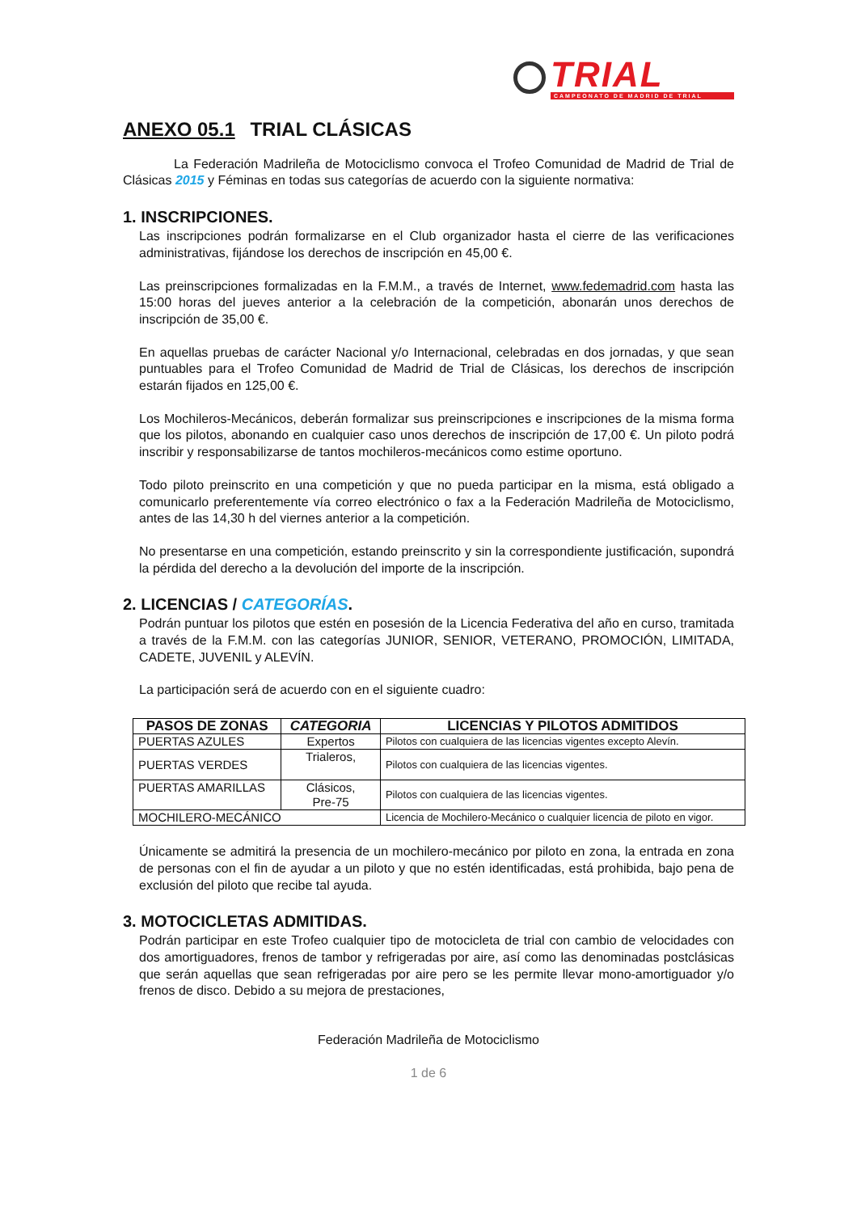TRIAL
CAMPEONATO DE MADRID DE TRIAL
ANEXO 05.1 TRIAL CLÁSICAS
La Federación Madrileña de Motociclismo convoca el Trofeo Comunidad de Madrid de Trial de Clásicas 2015 y Féminas en todas sus categorías de acuerdo con la siguiente normativa:
1. INSCRIPCIONES.
Las inscripciones podrán formalizarse en el Club organizador hasta el cierre de las verificaciones administrativas, fijándose los derechos de inscripción en 45,00 €.
Las preinscripciones formalizadas en la F.M.M., a través de Internet, www.fedemadrid.com hasta las 15:00 horas del jueves anterior a la celebración de la competición, abonarán unos derechos de inscripción de 35,00 €.
En aquellas pruebas de carácter Nacional y/o Internacional, celebradas en dos jornadas, y que sean puntuables para el Trofeo Comunidad de Madrid de Trial de Clásicas, los derechos de inscripción estarán fijados en 125,00 €.
Los Mochileros-Mecánicos, deberán formalizar sus preinscripciones e inscripciones de la misma forma que los pilotos, abonando en cualquier caso unos derechos de inscripción de 17,00 €. Un piloto podrá inscribir y responsabilizarse de tantos mochileros-mecánicos como estime oportuno.
Todo piloto preinscrito en una competición y que no pueda participar en la misma, está obligado a comunicarlo preferentemente vía correo electrónico o fax a la Federación Madrileña de Motociclismo, antes de las 14,30 h del viernes anterior a la competición.
No presentarse en una competición, estando preinscrito y sin la correspondiente justificación, supondrá la pérdida del derecho a la devolución del importe de la inscripción.
2. LICENCIAS / CATEGORÍAS.
Podrán puntuar los pilotos que estén en posesión de la Licencia Federativa del año en curso, tramitada a través de la F.M.M. con las categorías JUNIOR, SENIOR, VETERANO, PROMOCIÓN, LIMITADA, CADETE, JUVENIL y ALEVÍN.
La participación será de acuerdo con en el siguiente cuadro:
| PASOS DE ZONAS | CATEGORIA | LICENCIAS Y PILOTOS ADMITIDOS |
| --- | --- | --- |
| PUERTAS AZULES | Expertos | Pilotos con cualquiera de las licencias vigentes excepto Alevín. |
| PUERTAS VERDES | Trialeros, | Pilotos con cualquiera de las licencias vigentes. |
| PUERTAS AMARILLAS | Clásicos, Pre-75 | Pilotos con cualquiera de las licencias vigentes. |
| MOCHILERO-MECÁNICO | | Licencia de Mochilero-Mecánico o cualquier licencia de piloto en vigor. |
Únicamente se admitirá la presencia de un mochilero-mecánico por piloto en zona, la entrada en zona de personas con el fin de ayudar a un piloto y que no estén identificadas, está prohibida, bajo pena de exclusión del piloto que recibe tal ayuda.
3. MOTOCICLETAS ADMITIDAS.
Podrán participar en este Trofeo cualquier tipo de motocicleta de trial con cambio de velocidades con dos amortiguadores, frenos de tambor y refrigeradas por aire, así como las denominadas postclásicas que serán aquellas que sean refrigeradas por aire pero se les permite llevar mono-amortiguador y/o frenos de disco. Debido a su mejora de prestaciones,
Federación Madrileña de Motociclismo
1 de 6